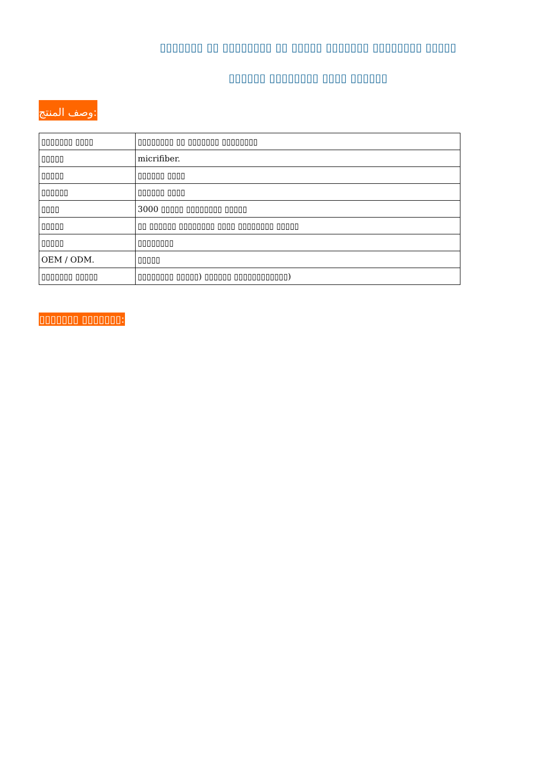▯▯▯▯▯▯▯ ▯▯ ▯▯▯▯▯▯▯▯ ▯▯ ▯▯▯▯▯ ▯▯▯▯▯▯▯ ▯▯▯▯▯▯▯▯ ▯▯▯▯▯
▯▯▯▯▯▯ ▯▯▯▯▯▯▯▯ ▯▯▯▯ ▯▯▯▯▯▯
وصف المنتج:
| ▯▯▯▯▯▯▯ ▯▯▯▯ | ▯▯▯▯▯▯▯▯ ▯▯ ▯▯▯▯▯▯▯ ▯▯▯▯▯▯▯▯ |
| ▯▯▯▯▯ | micrifiber. |
| ▯▯▯▯▯ | ▯▯▯▯▯▯ ▯▯▯▯ |
| ▯▯▯▯▯▯ | ▯▯▯▯▯▯ ▯▯▯▯ |
| ▯▯▯▯ | 3000 ▯▯▯▯▯ ▯▯▯▯▯▯▯▯ ▯▯▯▯▯ |
| ▯▯▯▯▯ | ▯▯ ▯▯▯▯▯▯ ▯▯▯▯▯▯▯▯ ▯▯▯▯ ▯▯▯▯▯▯▯▯ ▯▯▯▯▯ |
| ▯▯▯▯▯ | ▯▯▯▯▯▯▯▯ |
| OEM / ODM. | ▯▯▯▯▯ |
| ▯▯▯▯▯▯▯ ▯▯▯▯▯ | ▯▯▯▯▯▯▯▯ ▯▯▯▯▯) ▯▯▯▯▯▯ ▯▯▯▯▯▯▯▯▯▯▯▯) |
▯▯▯▯▯▯▯ ▯▯▯▯▯▯▯: